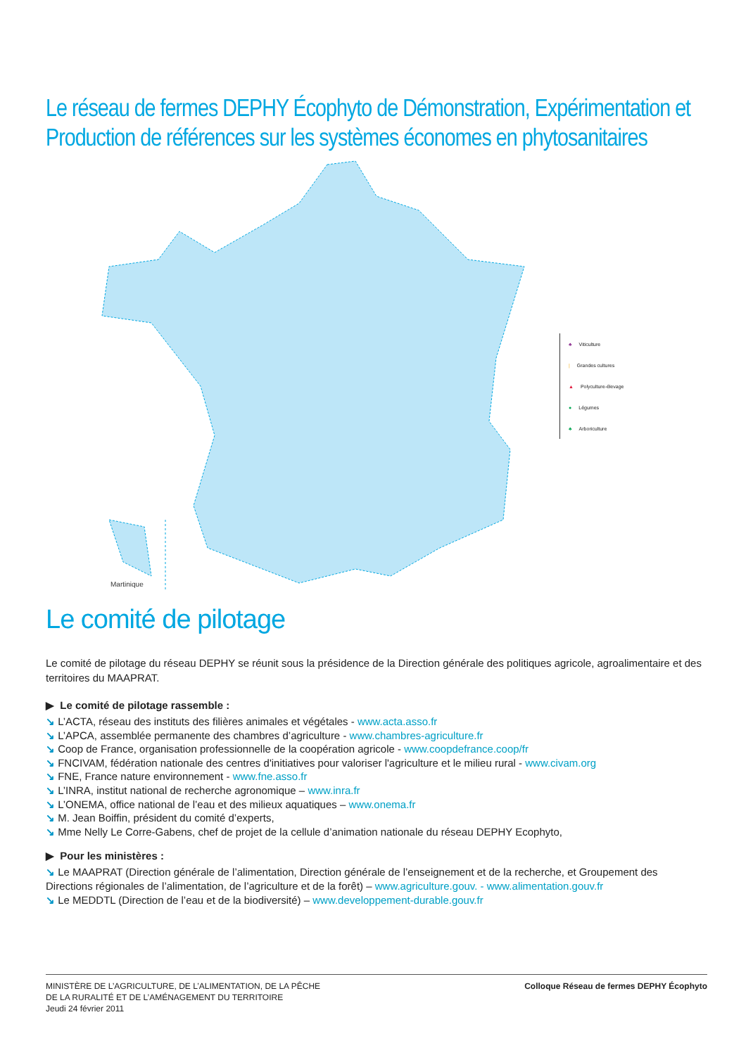Le réseau de fermes DEPHY Écophyto de Démonstration, Expérimentation et Production de références sur les systèmes économes en phytosanitaires
Martinique
♣ Viticulture
| Grandes cultures
▲ Polyculture-élevage
● Légumes
♣ Arboriculture
Le comité de pilotage
Le comité de pilotage du réseau DEPHY se réunit sous la présidence de la Direction générale des politiques agricole, agroalimentaire et des territoires du MAAPRAT.
▶ Le comité de pilotage rassemble :
↘ L’ACTA, réseau des instituts des filières animales et végétales - www.acta.asso.fr
↘ L’APCA, assemblée permanente des chambres d’agriculture - www.chambres-agriculture.fr
↘ Coop de France, organisation professionnelle de la coopération agricole - www.coopdefrance.coop/fr
↘ FNCIVAM, fédération nationale des centres d'initiatives pour valoriser l'agriculture et le milieu rural - www.civam.org
↘ FNE, France nature environnement - www.fne.asso.fr
↘ L’INRA, institut national de recherche agronomique – www.inra.fr
↘ L’ONEMA, office national de l’eau et des milieux aquatiques – www.onema.fr
↘ M. Jean Boiffin, président du comité d’experts,
↘ Mme Nelly Le Corre-Gabens, chef de projet de la cellule d’animation nationale du réseau DEPHY Ecophyto,
▶ Pour les ministères :
↘ Le MAAPRAT (Direction générale de l’alimentation, Direction générale de l’enseignement et de la recherche, et Groupement des Directions régionales de l’alimentation, de l’agriculture et de la forêt) – www.agriculture.gouv. - www.alimentation.gouv.fr
↘ Le MEDDTL (Direction de l’eau et de la biodiversité) – www.developpement-durable.gouv.fr
MINISTÈRE DE L’AGRICULTURE, DE L’ALIMENTATION, DE LA PÊCHE
DE LA RURALITÉ ET DE L’AMÉNAGEMENT DU TERRITOIRE
Jeudi 24 février 2011
Colloque Réseau de fermes DEPHY Écophyto